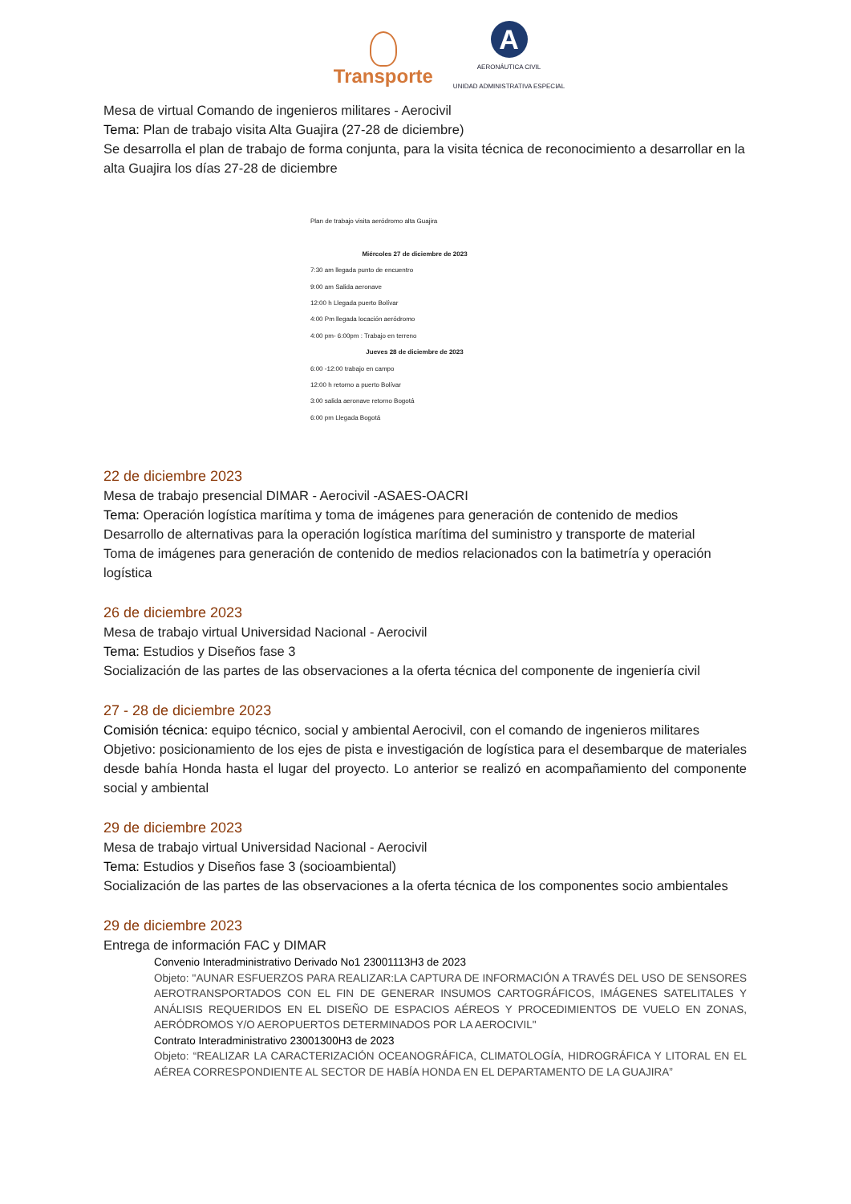Transporte
A
AERONÁUTICA CIVIL
UNIDAD ADMINISTRATIVA ESPECIAL
Mesa de virtual Comando de ingenieros militares - Aerocivil
Tema: Plan de trabajo visita Alta Guajira (27-28 de diciembre)
Se desarrolla el plan de trabajo de forma conjunta, para la visita técnica de reconocimiento a desarrollar en la alta Guajira los días 27-28 de diciembre
Plan de trabajo visita aeródromo alta Guajira
Miércoles 27 de diciembre de 2023
7:30 am llegada punto de encuentro
9:00 am Salida aeronave
12:00 h Llegada puerto Bolívar
4:00 Pm llegada locación aeródromo
4:00 pm- 6:00pm : Trabajo en terreno
Jueves 28 de diciembre de 2023
6:00 -12:00 trabajo en campo
12:00 h retorno a puerto Bolívar
3:00 salida aeronave retorno Bogotá
6:00 pm Llegada Bogotá
22 de diciembre 2023
Mesa de trabajo presencial DIMAR - Aerocivil -ASAES-OACRI
Tema: Operación logística marítima y toma de imágenes para generación de contenido de medios
Desarrollo de alternativas para la operación logística marítima del suministro y transporte de material
Toma de imágenes para generación de contenido de medios relacionados con la batimetría y operación logística
26 de diciembre 2023
Mesa de trabajo virtual Universidad Nacional - Aerocivil
Tema: Estudios y Diseños fase 3
Socialización de las partes de las observaciones a la oferta técnica del componente de ingeniería civil
27 - 28 de diciembre 2023
Comisión técnica: equipo técnico, social y ambiental Aerocivil, con el comando de ingenieros militares
Objetivo: posicionamiento de los ejes de pista e investigación de logística para el desembarque de materiales desde bahía Honda hasta el lugar del proyecto. Lo anterior se realizó en acompañamiento del componente social y ambiental
29 de diciembre 2023
Mesa de trabajo virtual Universidad Nacional - Aerocivil
Tema: Estudios y Diseños fase 3 (socioambiental)
Socialización de las partes de las observaciones a la oferta técnica de los componentes socio ambientales
29 de diciembre 2023
Entrega de información FAC y DIMAR
Convenio Interadministrativo Derivado No1 23001113H3 de 2023
Objeto: "AUNAR ESFUERZOS PARA REALIZAR:LA CAPTURA DE INFORMACIÓN A TRAVÉS DEL USO DE SENSORES AEROTRANSPORTADOS CON EL FIN DE GENERAR INSUMOS CARTOGRÁFICOS, IMÁGENES SATELITALES Y ANÁLISIS REQUERIDOS EN EL DISEÑO DE ESPACIOS AÉREOS Y PROCEDIMIENTOS DE VUELO EN ZONAS, AERÓDROMOS Y/O AEROPUERTOS DETERMINADOS POR LA AEROCIVIL"
Contrato Interadministrativo 23001300H3 de 2023
Objeto: “REALIZAR LA CARACTERIZACIÓN OCEANOGRÁFICA, CLIMATOLOGÍA, HIDROGRÁFICA Y LITORAL EN EL AÉREA CORRESPONDIENTE AL SECTOR DE HABÍA HONDA EN EL DEPARTAMENTO DE LA GUAJIRA”